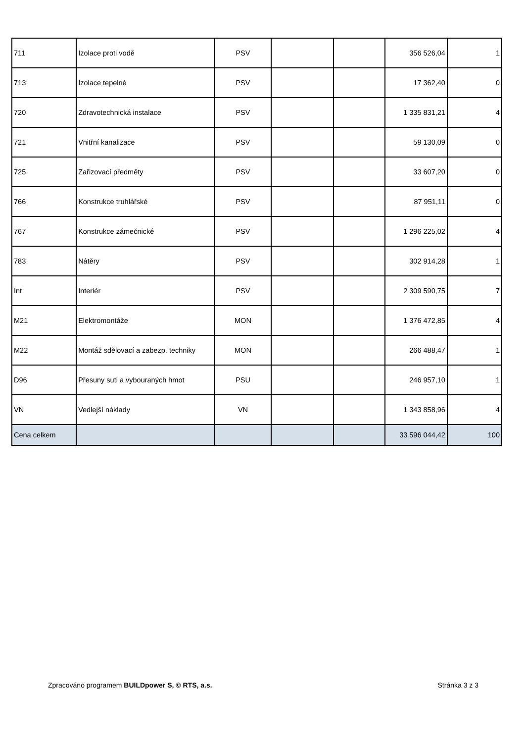| 711 | Izolace proti vodě | PSV | | | 356 526,04 | 1 |
| 713 | Izolace tepelné | PSV | | | 17 362,40 | 0 |
| 720 | Zdravotechnická instalace | PSV | | | 1 335 831,21 | 4 |
| 721 | Vnitřní kanalizace | PSV | | | 59 130,09 | 0 |
| 725 | Zařizovací předměty | PSV | | | 33 607,20 | 0 |
| 766 | Konstrukce truhlářské | PSV | | | 87 951,11 | 0 |
| 767 | Konstrukce zámečnické | PSV | | | 1 296 225,02 | 4 |
| 783 | Nátěry | PSV | | | 302 914,28 | 1 |
| Int | Interiér | PSV | | | 2 309 590,75 | 7 |
| M21 | Elektromontáže | MON | | | 1 376 472,85 | 4 |
| M22 | Montáž sdělovací a zabezp. techniky | MON | | | 266 488,47 | 1 |
| D96 | Přesuny suti a vybouraných hmot | PSU | | | 246 957,10 | 1 |
| VN | Vedlejší náklady | VN | | | 1 343 858,96 | 4 |
| Cena celkem | | | | | 33 596 044,42 | 100 |
Zpracováno programem BUILDpower S, © RTS, a.s. Stránka 3 z 3